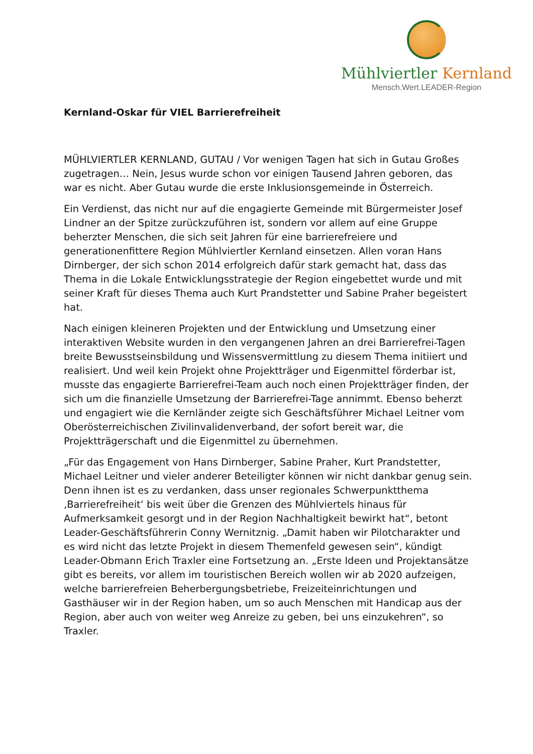Mühlviertler Kernland
Mensch.Wert.LEADER-Region
Kernland-Oskar für VIEL Barrierefreiheit
MÜHLVIERTLER KERNLAND, GUTAU / Vor wenigen Tagen hat sich in Gutau Großes zugetragen… Nein, Jesus wurde schon vor einigen Tausend Jahren geboren, das war es nicht. Aber Gutau wurde die erste Inklusionsgemeinde in Österreich.
Ein Verdienst, das nicht nur auf die engagierte Gemeinde mit Bürgermeister Josef Lindner an der Spitze zurückzuführen ist, sondern vor allem auf eine Gruppe beherzter Menschen, die sich seit Jahren für eine barrierefreiere und generationenfittere Region Mühlviertler Kernland einsetzen. Allen voran Hans Dirnberger, der sich schon 2014 erfolgreich dafür stark gemacht hat, dass das Thema in die Lokale Entwicklungsstrategie der Region eingebettet wurde und mit seiner Kraft für dieses Thema auch Kurt Prandstetter und Sabine Praher begeistert hat.
Nach einigen kleineren Projekten und der Entwicklung und Umsetzung einer interaktiven Website wurden in den vergangenen Jahren an drei Barrierefrei-Tagen breite Bewusstseinsbildung und Wissensvermittlung zu diesem Thema initiiert und realisiert. Und weil kein Projekt ohne Projektträger und Eigenmittel förderbar ist, musste das engagierte Barrierefrei-Team auch noch einen Projektträger finden, der sich um die finanzielle Umsetzung der Barrierefrei-Tage annimmt. Ebenso beherzt und engagiert wie die Kernländer zeigte sich Geschäftsführer Michael Leitner vom Oberösterreichischen Zivilinvalidenverband, der sofort bereit war, die Projektträgerschaft und die Eigenmittel zu übernehmen.
„Für das Engagement von Hans Dirnberger, Sabine Praher, Kurt Prandstetter, Michael Leitner und vieler anderer Beteiligter können wir nicht dankbar genug sein. Denn ihnen ist es zu verdanken, dass unser regionales Schwerpunktthema ‚Barrierefreiheit‘ bis weit über die Grenzen des Mühlviertels hinaus für Aufmerksamkeit gesorgt und in der Region Nachhaltigkeit bewirkt hat“, betont Leader-Geschäftsführerin Conny Wernitznig. „Damit haben wir Pilotcharakter und es wird nicht das letzte Projekt in diesem Themenfeld gewesen sein“, kündigt Leader-Obmann Erich Traxler eine Fortsetzung an. „Erste Ideen und Projektansätze gibt es bereits, vor allem im touristischen Bereich wollen wir ab 2020 aufzeigen, welche barrierefreien Beherbergungsbetriebe, Freizeiteinrichtungen und Gasthäuser wir in der Region haben, um so auch Menschen mit Handicap aus der Region, aber auch von weiter weg Anreize zu geben, bei uns einzukehren“, so Traxler.